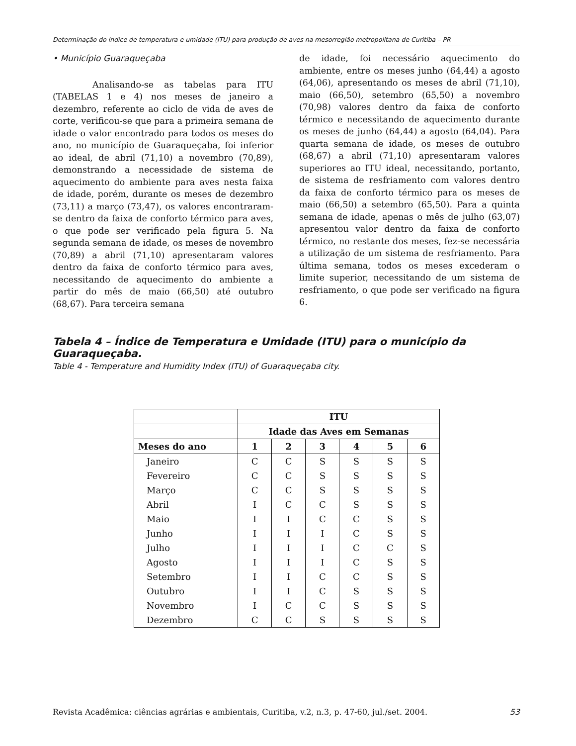Determinação do índice de temperatura e umidade (ITU) para produção de aves na mesorregião metropolitana de Curitiba – PR
• Município Guaraqueçaba
Analisando-se as tabelas para ITU (TABELAS 1 e 4) nos meses de janeiro a dezembro, referente ao ciclo de vida de aves de corte, verificou-se que para a primeira semana de idade o valor encontrado para todos os meses do ano, no município de Guaraqueçaba, foi inferior ao ideal, de abril (71,10) a novembro (70,89), demonstrando a necessidade de sistema de aquecimento do ambiente para aves nesta faixa de idade, porém, durante os meses de dezembro (73,11) a março (73,47), os valores encontraram-se dentro da faixa de conforto térmico para aves, o que pode ser verificado pela figura 5. Na segunda semana de idade, os meses de novembro (70,89) a abril (71,10) apresentaram valores dentro da faixa de conforto térmico para aves, necessitando de aquecimento do ambiente a partir do mês de maio (66,50) até outubro (68,67). Para terceira semana
de idade, foi necessário aquecimento do ambiente, entre os meses junho (64,44) a agosto (64,06), apresentando os meses de abril (71,10), maio (66,50), setembro (65,50) a novembro (70,98) valores dentro da faixa de conforto térmico e necessitando de aquecimento durante os meses de junho (64,44) a agosto (64,04). Para quarta semana de idade, os meses de outubro (68,67) a abril (71,10) apresentaram valores superiores ao ITU ideal, necessitando, portanto, de sistema de resfriamento com valores dentro da faixa de conforto térmico para os meses de maio (66,50) a setembro (65,50). Para a quinta semana de idade, apenas o mês de julho (63,07) apresentou valor dentro da faixa de conforto térmico, no restante dos meses, fez-se necessária a utilização de um sistema de resfriamento. Para última semana, todos os meses excederam o limite superior, necessitando de um sistema de resfriamento, o que pode ser verificado na figura 6.
Tabela 4 – Índice de Temperatura e Umidade (ITU) para o município da Guaraqueçaba.
Table 4 - Temperature and Humidity Index (ITU) of Guaraqueçaba city.
| | ITU | | | | | |
| --- | --- | --- | --- | --- | --- | --- |
| | Idade das Aves em Semanas | | | | | |
| Meses do ano | 1 | 2 | 3 | 4 | 5 | 6 |
| Janeiro | C | C | S | S | S | S |
| Fevereiro | C | C | S | S | S | S |
| Março | C | C | S | S | S | S |
| Abril | I | C | C | S | S | S |
| Maio | I | I | C | C | S | S |
| Junho | I | I | I | C | S | S |
| Julho | I | I | I | C | C | S |
| Agosto | I | I | I | C | S | S |
| Setembro | I | I | C | C | S | S |
| Outubro | I | I | C | S | S | S |
| Novembro | I | C | C | S | S | S |
| Dezembro | C | C | S | S | S | S |
Revista Acadêmica: ciências agrárias e ambientais, Curitiba, v.2, n.3, p. 47-60, jul./set. 2004. 53